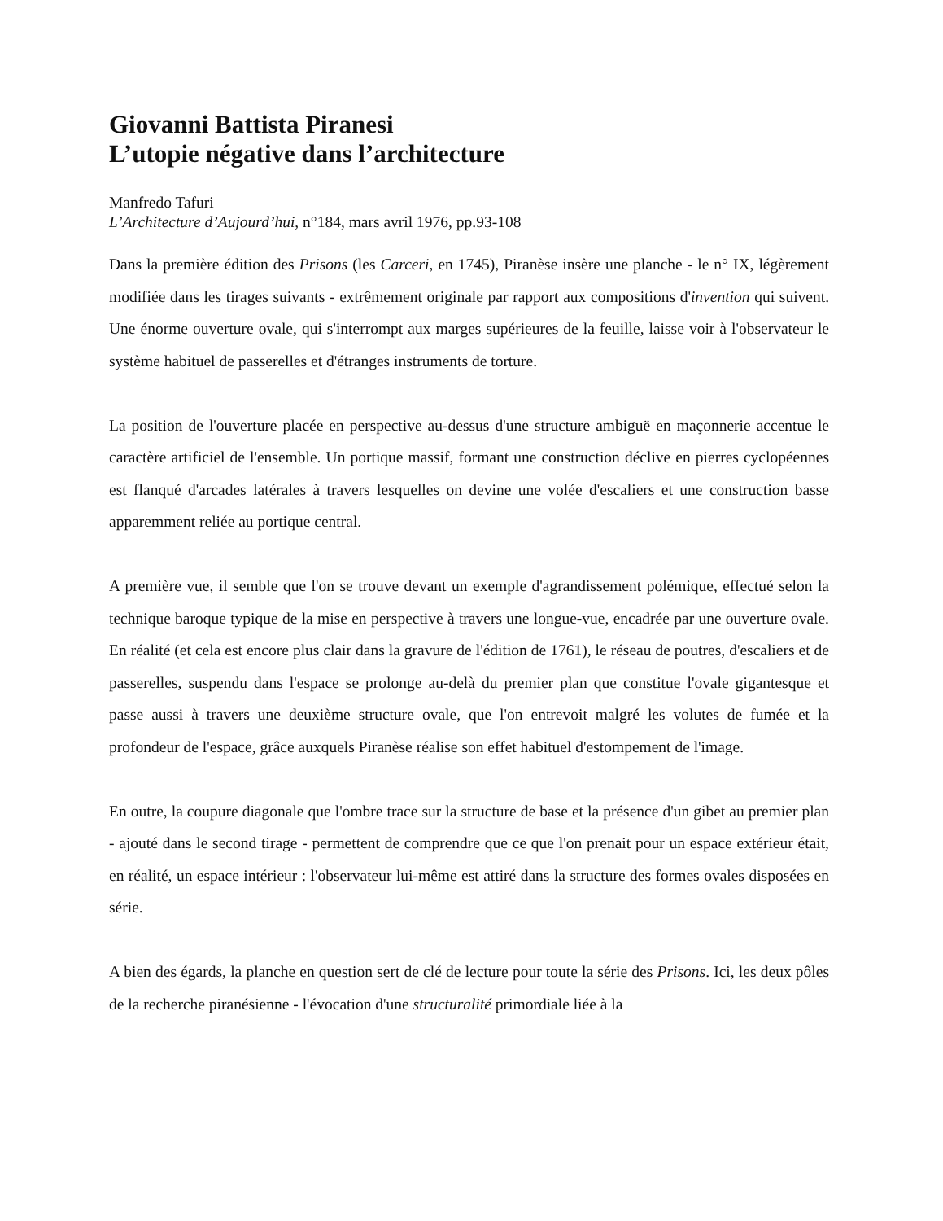Giovanni Battista Piranesi
L’utopie négative dans l’architecture
Manfredo Tafuri
L’Architecture d’Aujourd’hui, n°184, mars avril 1976, pp.93-108
Dans la première édition des Prisons (les Carceri, en 1745), Piranèse insère une planche - le n° IX, légèrement modifiée dans les tirages suivants - extrêmement originale par rapport aux compositions d'invention qui suivent. Une énorme ouverture ovale, qui s'interrompt aux marges supérieures de la feuille, laisse voir à l'observateur le système habituel de passerelles et d'étranges instruments de torture.
La position de l'ouverture placée en perspective au-dessus d'une structure ambiguë en maçonnerie accentue le caractère artificiel de l'ensemble. Un portique massif, formant une construction déclive en pierres cyclopéennes est flanqué d'arcades latérales à travers lesquelles on devine une volée d'escaliers et une construction basse apparemment reliée au portique central.
A première vue, il semble que l'on se trouve devant un exemple d'agrandissement polémique, effectué selon la technique baroque typique de la mise en perspective à travers une longue-vue, encadrée par une ouverture ovale. En réalité (et cela est encore plus clair dans la gravure de l'édition de 1761), le réseau de poutres, d'escaliers et de passerelles, suspendu dans l'espace se prolonge au-delà du premier plan que constitue l'ovale gigantesque et passe aussi à travers une deuxième structure ovale, que l'on entrevoit malgré les volutes de fumée et la profondeur de l'espace, grâce auxquels Piranèse réalise son effet habituel d'estompement de l'image.
En outre, la coupure diagonale que l'ombre trace sur la structure de base et la présence d'un gibet au premier plan - ajouté dans le second tirage - permettent de comprendre que ce que l'on prenait pour un espace extérieur était, en réalité, un espace intérieur : l'observateur lui-même est attiré dans la structure des formes ovales disposées en série.
A bien des égards, la planche en question sert de clé de lecture pour toute la série des Prisons. Ici, les deux pôles de la recherche piranésienne - l'évocation d'une structuralité primordiale liée à la